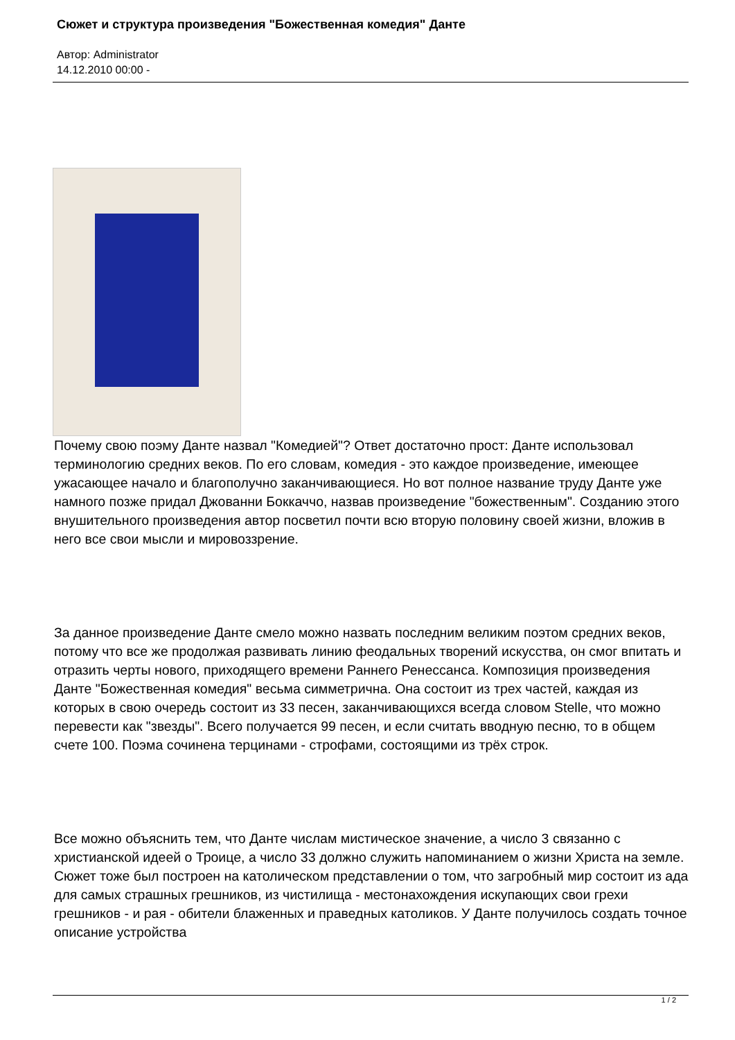Сюжет и структура произведения "Божественная комедия" Данте
Автор: Administrator
14.12.2010 00:00 -
Почему свою поэму Данте назвал "Комедией"? Ответ достаточно прост: Данте использовал терминологию средних веков. По его словам, комедия - это каждое произведение, имеющее ужасающее начало и благополучно заканчивающиеся. Но вот полное название труду Данте уже намного позже придал Джованни Боккаччо, назвав произведение "божественным". Созданию этого внушительного произведения автор посветил почти всю вторую половину своей жизни, вложив в него все свои мысли и мировоззрение.
За данное произведение Данте смело можно назвать последним великим поэтом средних веков, потому что все же продолжая развивать линию феодальных творений искусства, он смог впитать и отразить черты нового, приходящего времени Раннего Ренессанса. Композиция произведения Данте "Божественная комедия" весьма симметрична. Она состоит из трех частей, каждая из которых в свою очередь состоит из 33 песен, заканчивающихся всегда словом Stelle, что можно перевести как "звезды". Всего получается 99 песен, и если считать вводную песню, то в общем счете 100. Поэма сочинена терцинами - строфами, состоящими из трёх строк.
Все можно объяснить тем, что Данте числам мистическое значение, а число 3 связанно с христианской идеей о Троице, а число 33 должно служить напоминанием о жизни Христа на земле. Сюжет тоже был построен на католическом представлении о том, что загробный мир состоит из ада для самых страшных грешников, из чистилища - местонахождения искупающих свои грехи грешников - и рая - обители блаженных и праведных католиков. У Данте получилось создать точное описание устройства
1 / 2